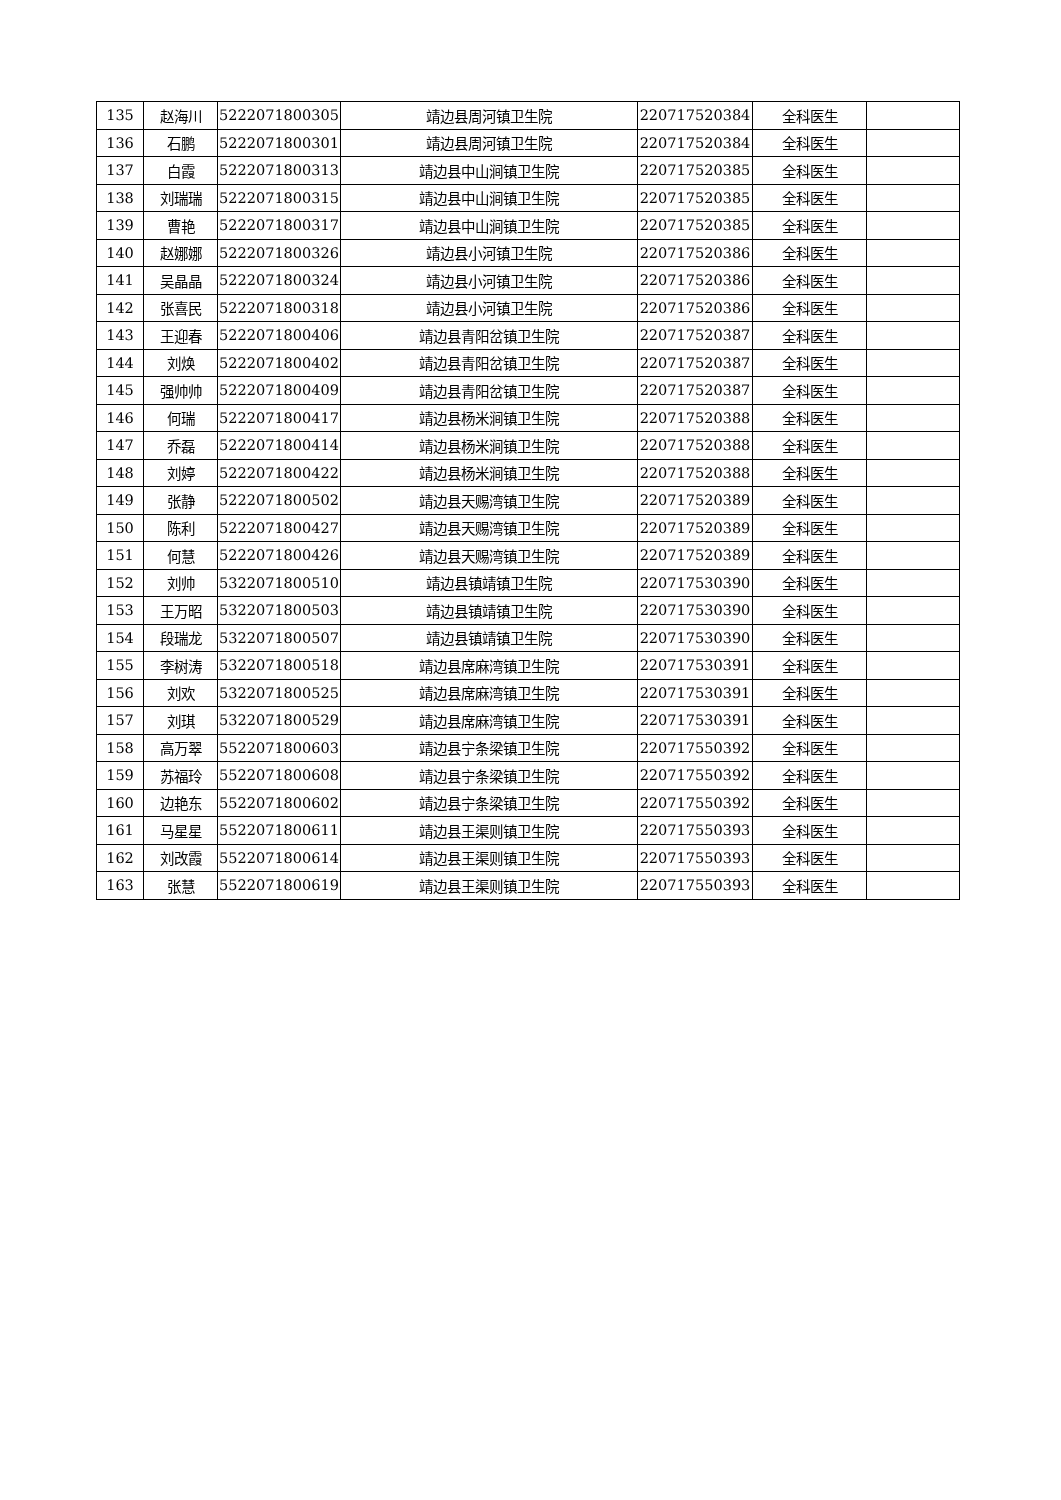| 135 | 赵海川 | 5222071800305 | 靖边县周河镇卫生院 | 220717520384 | 全科医生 | |
| 136 | 石鹏 | 5222071800301 | 靖边县周河镇卫生院 | 220717520384 | 全科医生 | |
| 137 | 白霞 | 5222071800313 | 靖边县中山涧镇卫生院 | 220717520385 | 全科医生 | |
| 138 | 刘瑞瑞 | 5222071800315 | 靖边县中山涧镇卫生院 | 220717520385 | 全科医生 | |
| 139 | 曹艳 | 5222071800317 | 靖边县中山涧镇卫生院 | 220717520385 | 全科医生 | |
| 140 | 赵娜娜 | 5222071800326 | 靖边县小河镇卫生院 | 220717520386 | 全科医生 | |
| 141 | 吴晶晶 | 5222071800324 | 靖边县小河镇卫生院 | 220717520386 | 全科医生 | |
| 142 | 张喜民 | 5222071800318 | 靖边县小河镇卫生院 | 220717520386 | 全科医生 | |
| 143 | 王迎春 | 5222071800406 | 靖边县青阳岔镇卫生院 | 220717520387 | 全科医生 | |
| 144 | 刘焕 | 5222071800402 | 靖边县青阳岔镇卫生院 | 220717520387 | 全科医生 | |
| 145 | 强帅帅 | 5222071800409 | 靖边县青阳岔镇卫生院 | 220717520387 | 全科医生 | |
| 146 | 何瑞 | 5222071800417 | 靖边县杨米涧镇卫生院 | 220717520388 | 全科医生 | |
| 147 | 乔磊 | 5222071800414 | 靖边县杨米涧镇卫生院 | 220717520388 | 全科医生 | |
| 148 | 刘婷 | 5222071800422 | 靖边县杨米涧镇卫生院 | 220717520388 | 全科医生 | |
| 149 | 张静 | 5222071800502 | 靖边县天赐湾镇卫生院 | 220717520389 | 全科医生 | |
| 150 | 陈利 | 5222071800427 | 靖边县天赐湾镇卫生院 | 220717520389 | 全科医生 | |
| 151 | 何慧 | 5222071800426 | 靖边县天赐湾镇卫生院 | 220717520389 | 全科医生 | |
| 152 | 刘帅 | 5322071800510 | 靖边县镇靖镇卫生院 | 220717530390 | 全科医生 | |
| 153 | 王万昭 | 5322071800503 | 靖边县镇靖镇卫生院 | 220717530390 | 全科医生 | |
| 154 | 段瑞龙 | 5322071800507 | 靖边县镇靖镇卫生院 | 220717530390 | 全科医生 | |
| 155 | 李树涛 | 5322071800518 | 靖边县席麻湾镇卫生院 | 220717530391 | 全科医生 | |
| 156 | 刘欢 | 5322071800525 | 靖边县席麻湾镇卫生院 | 220717530391 | 全科医生 | |
| 157 | 刘琪 | 5322071800529 | 靖边县席麻湾镇卫生院 | 220717530391 | 全科医生 | |
| 158 | 高万翠 | 5522071800603 | 靖边县宁条梁镇卫生院 | 220717550392 | 全科医生 | |
| 159 | 苏福玲 | 5522071800608 | 靖边县宁条梁镇卫生院 | 220717550392 | 全科医生 | |
| 160 | 边艳东 | 5522071800602 | 靖边县宁条梁镇卫生院 | 220717550392 | 全科医生 | |
| 161 | 马星星 | 5522071800611 | 靖边县王渠则镇卫生院 | 220717550393 | 全科医生 | |
| 162 | 刘改霞 | 5522071800614 | 靖边县王渠则镇卫生院 | 220717550393 | 全科医生 | |
| 163 | 张慧 | 5522071800619 | 靖边县王渠则镇卫生院 | 220717550393 | 全科医生 | |